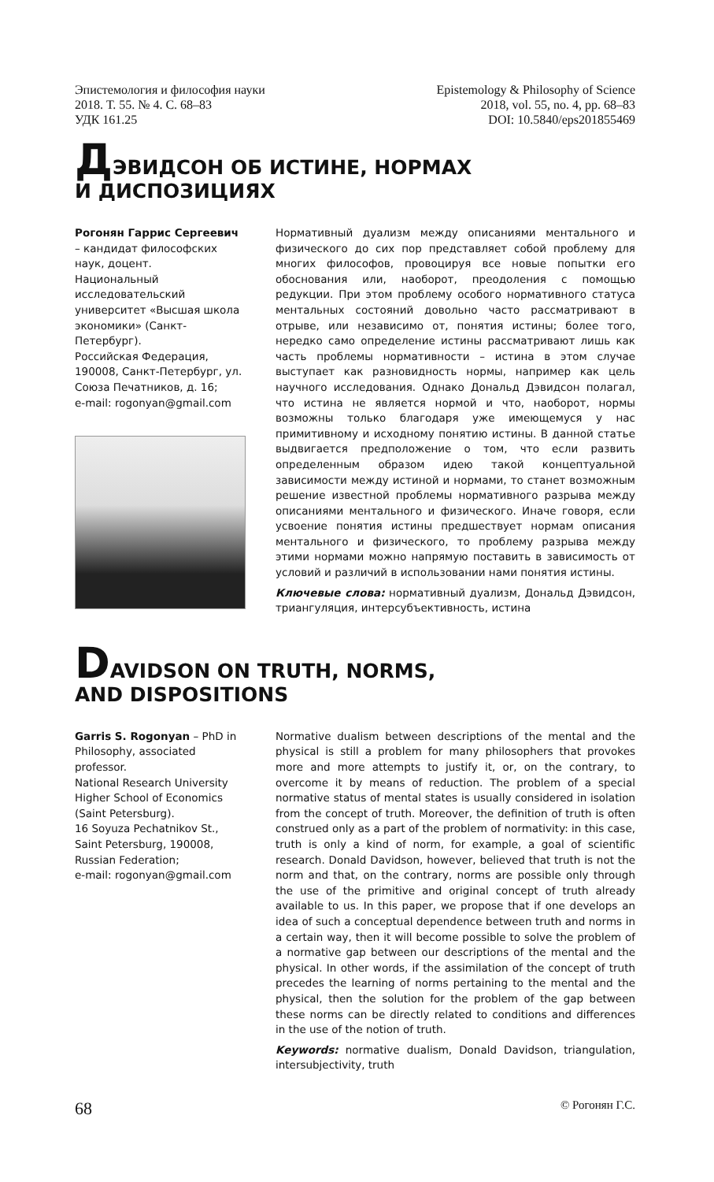Эпистемология и философия науки
2018. Т. 55. № 4. С. 68–83
УДК 161.25
Epistemology & Philosophy of Science
2018, vol. 55, no. 4, pp. 68–83
DOI: 10.5840/eps201855469
ДЭВИДСОН ОБ ИСТИНЕ, НОРМАХ
И ДИСПОЗИЦИЯХ
Рогонян Гаррис Сергеевич – кандидат философских наук, доцент.
Национальный исследовательский университет «Высшая школа экономики» (Санкт-Петербург).
Российская Федерация, 190008, Санкт-Петербург, ул. Союза Печатников, д. 16;
e-mail: rogonyan@gmail.com
Нормативный дуализм между описаниями ментального и физического до сих пор представляет собой проблему для многих философов, провоцируя все новые попытки его обоснования или, наоборот, преодоления с помощью редукции. При этом проблему особого нормативного статуса ментальных состояний довольно часто рассматривают в отрыве, или независимо от, понятия истины; более того, нередко само определение истины рассматривают лишь как часть проблемы нормативности – истина в этом случае выступает как разновидность нормы, например как цель научного исследования. Однако Дональд Дэвидсон полагал, что истина не является нормой и что, наоборот, нормы возможны только благодаря уже имеющемуся у нас примитивному и исходному понятию истины. В данной статье выдвигается предположение о том, что если развить определенным образом идею такой концептуальной зависимости между истиной и нормами, то станет возможным решение известной проблемы нормативного разрыва между описаниями ментального и физического. Иначе говоря, если усвоение понятия истины предшествует нормам описания ментального и физического, то проблему разрыва между этими нормами можно напрямую поставить в зависимость от условий и различий в использовании нами понятия истины.
Ключевые слова: нормативный дуализм, Дональд Дэвидсон, триангуляция, интерсубъективность, истина
DAVIDSON ON TRUTH, NORMS,
AND DISPOSITIONS
Garris S. Rogonyan – PhD in Philosophy, associated professor.
National Research University Higher School of Economics (Saint Petersburg).
16 Soyuza Pechatnikov St., Saint Petersburg, 190008, Russian Federation;
e-mail: rogonyan@gmail.com
Normative dualism between descriptions of the mental and the physical is still a problem for many philosophers that provokes more and more attempts to justify it, or, on the contrary, to overcome it by means of reduction. The problem of a special normative status of mental states is usually considered in isolation from the concept of truth. Moreover, the definition of truth is often construed only as a part of the problem of normativity: in this case, truth is only a kind of norm, for example, a goal of scientific research. Donald Davidson, however, believed that truth is not the norm and that, on the contrary, norms are possible only through the use of the primitive and original concept of truth already available to us. In this paper, we propose that if one develops an idea of such a conceptual dependence between truth and norms in a certain way, then it will become possible to solve the problem of a normative gap between our descriptions of the mental and the physical. In other words, if the assimilation of the concept of truth precedes the learning of norms pertaining to the mental and the physical, then the solution for the problem of the gap between these norms can be directly related to conditions and differences in the use of the notion of truth.
Keywords: normative dualism, Donald Davidson, triangulation, intersubjectivity, truth
68 © Рогонян Г.С.